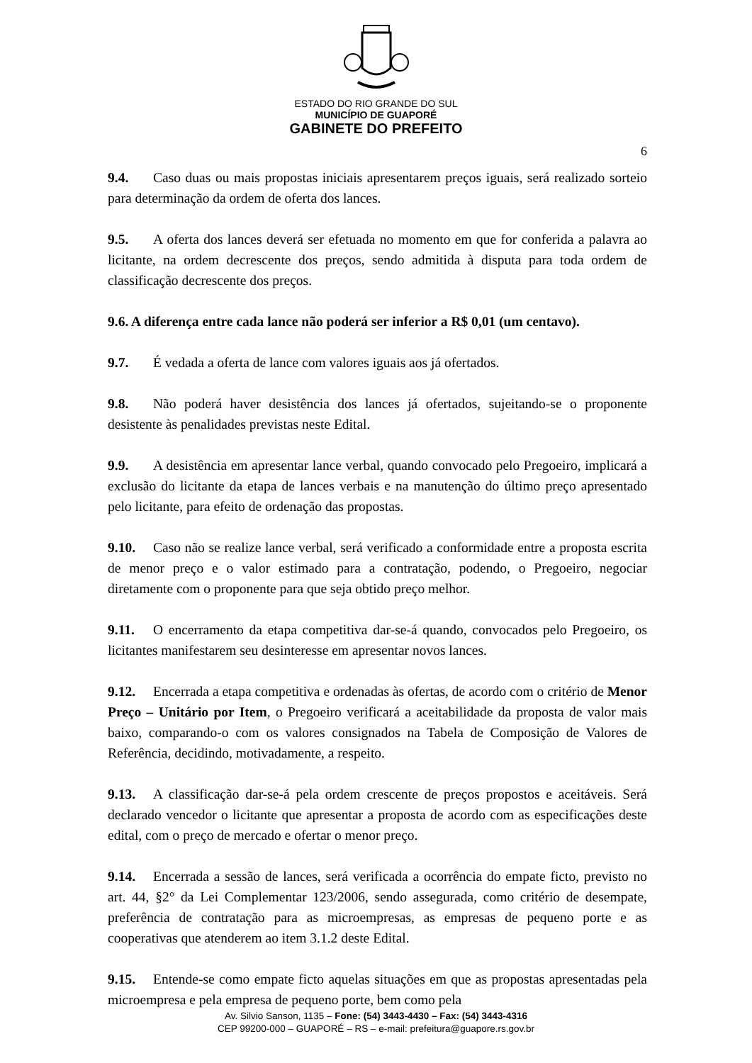ESTADO DO RIO GRANDE DO SUL
MUNICÍPIO DE GUAPORÉ
GABINETE DO PREFEITO
6
9.4. Caso duas ou mais propostas iniciais apresentarem preços iguais, será realizado sorteio para determinação da ordem de oferta dos lances.
9.5. A oferta dos lances deverá ser efetuada no momento em que for conferida a palavra ao licitante, na ordem decrescente dos preços, sendo admitida à disputa para toda ordem de classificação decrescente dos preços.
9.6. A diferença entre cada lance não poderá ser inferior a R$ 0,01 (um centavo).
9.7. É vedada a oferta de lance com valores iguais aos já ofertados.
9.8. Não poderá haver desistência dos lances já ofertados, sujeitando-se o proponente desistente às penalidades previstas neste Edital.
9.9. A desistência em apresentar lance verbal, quando convocado pelo Pregoeiro, implicará a exclusão do licitante da etapa de lances verbais e na manutenção do último preço apresentado pelo licitante, para efeito de ordenação das propostas.
9.10. Caso não se realize lance verbal, será verificado a conformidade entre a proposta escrita de menor preço e o valor estimado para a contratação, podendo, o Pregoeiro, negociar diretamente com o proponente para que seja obtido preço melhor.
9.11. O encerramento da etapa competitiva dar-se-á quando, convocados pelo Pregoeiro, os licitantes manifestarem seu desinteresse em apresentar novos lances.
9.12. Encerrada a etapa competitiva e ordenadas às ofertas, de acordo com o critério de Menor Preço – Unitário por Item, o Pregoeiro verificará a aceitabilidade da proposta de valor mais baixo, comparando-o com os valores consignados na Tabela de Composição de Valores de Referência, decidindo, motivadamente, a respeito.
9.13. A classificação dar-se-á pela ordem crescente de preços propostos e aceitáveis. Será declarado vencedor o licitante que apresentar a proposta de acordo com as especificações deste edital, com o preço de mercado e ofertar o menor preço.
9.14. Encerrada a sessão de lances, será verificada a ocorrência do empate ficto, previsto no art. 44, §2° da Lei Complementar 123/2006, sendo assegurada, como critério de desempate, preferência de contratação para as microempresas, as empresas de pequeno porte e as cooperativas que atenderem ao item 3.1.2 deste Edital.
9.15. Entende-se como empate ficto aquelas situações em que as propostas apresentadas pela microempresa e pela empresa de pequeno porte, bem como pela
Av. Silvio Sanson, 1135 – Fone: (54) 3443-4430 – Fax: (54) 3443-4316
CEP 99200-000 – GUAPORÉ – RS – e-mail: prefeitura@guapore.rs.gov.br